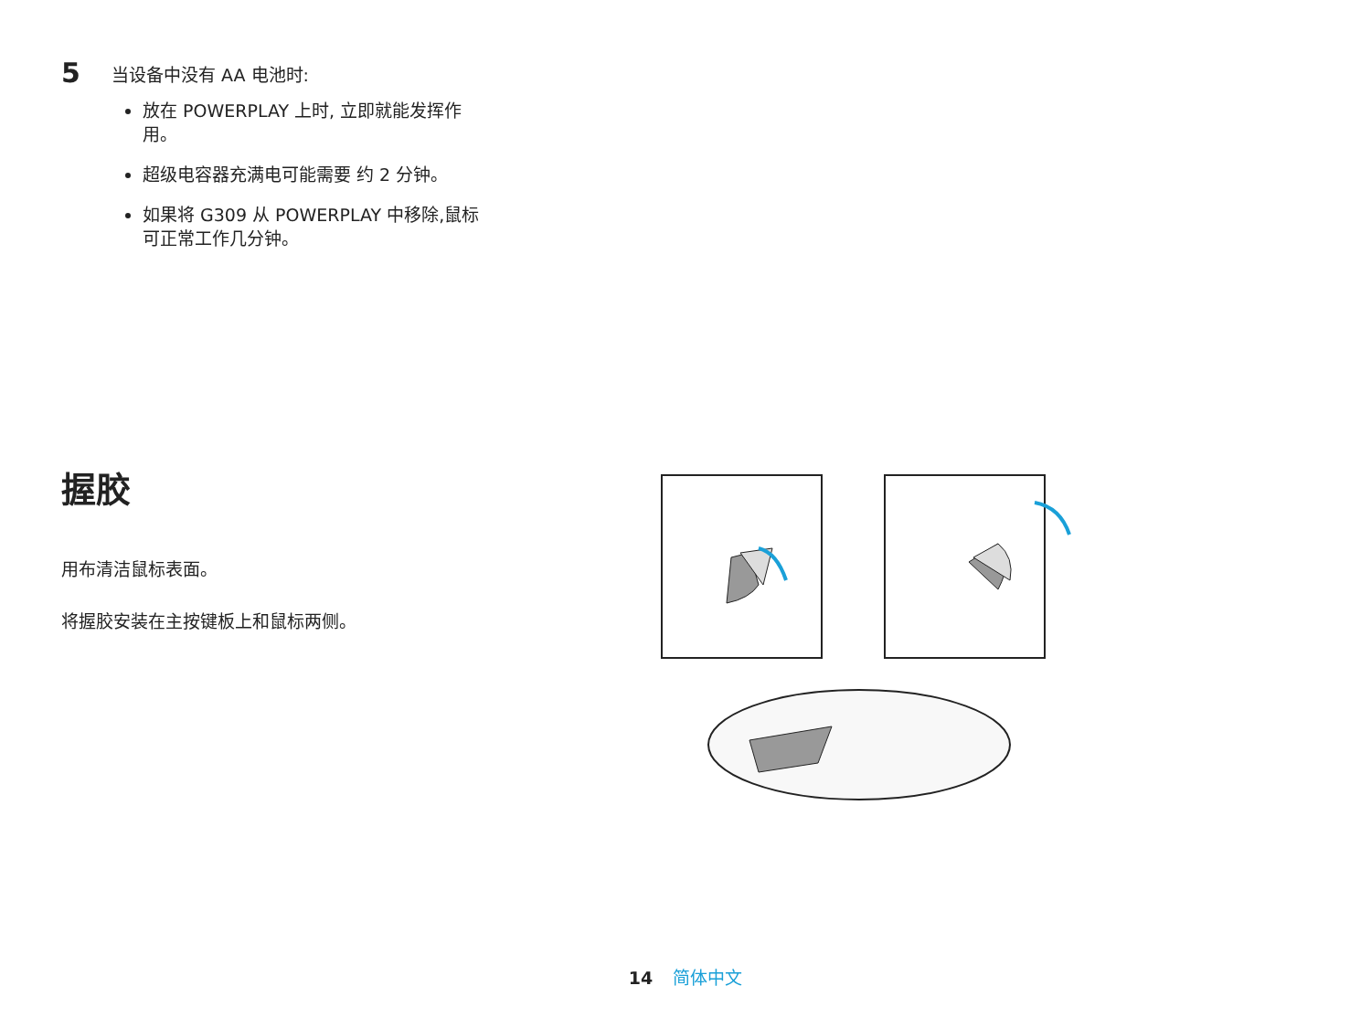5
当设备中没有 AA 电池时:
放在 POWERPLAY 上时, 立即就能发挥作用。
超级电容器充满电可能需要 约 2 分钟。
如果将 G309 从 POWERPLAY 中移除,鼠标可正常工作几分钟。
握胶
用布清洁鼠标表面。
将握胶安装在主按键板上和鼠标两侧。
14 简体中文